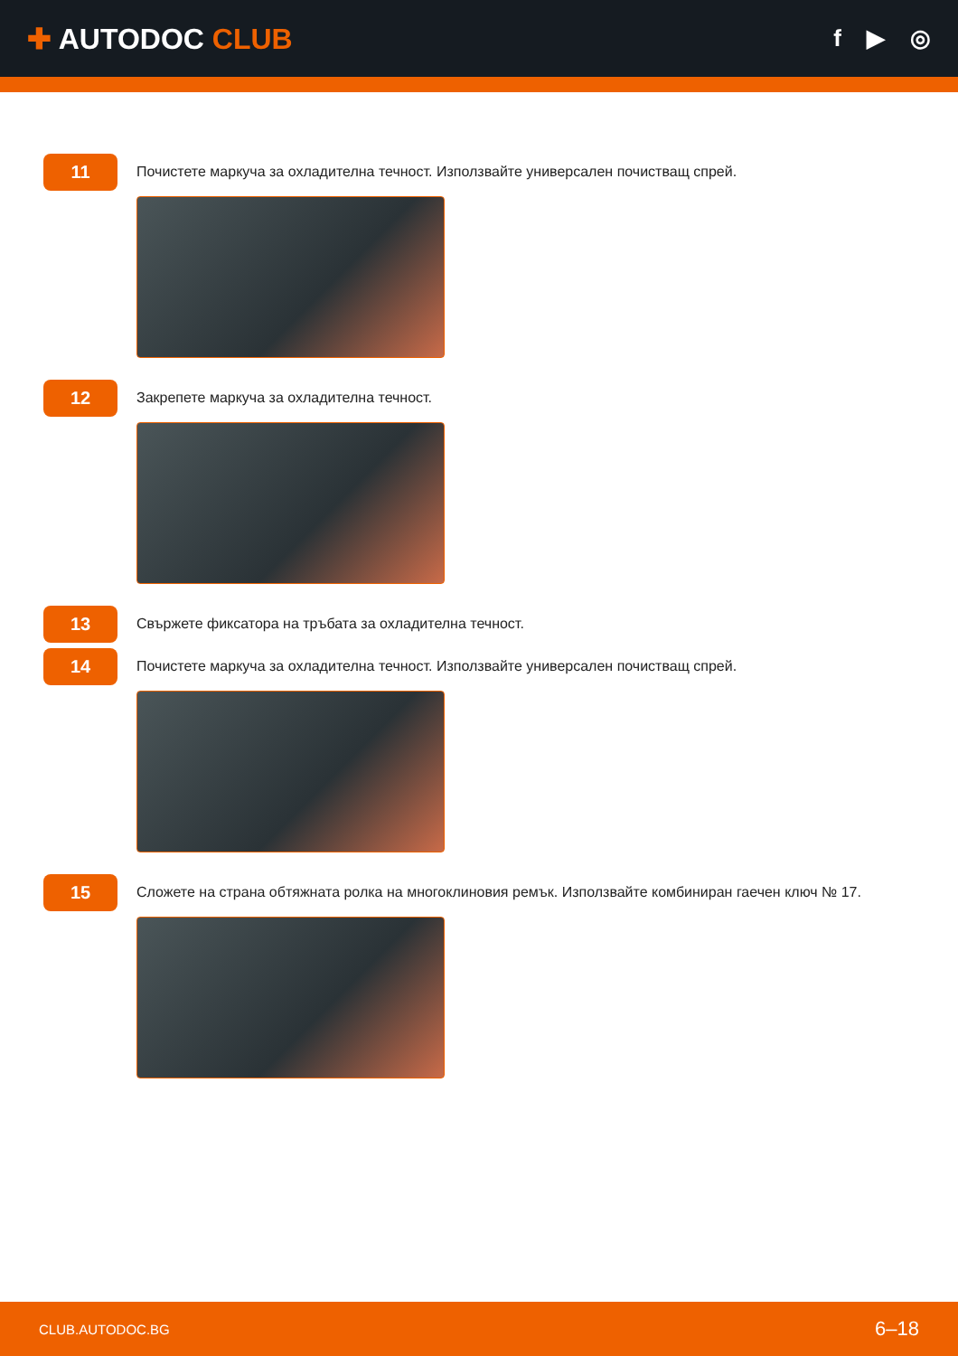✚ AUTODOC CLUB
f ▶ ◎
11
Почистете маркуча за охладителна течност. Използвайте универсален почистващ спрей.
12
Закрепете маркуча за охладителна течност.
13
Свържете фиксатора на тръбата за охладителна течност.
14
Почистете маркуча за охладителна течност. Използвайте универсален почистващ спрей.
15
Сложете на страна обтяжната ролка на многоклиновия ремък. Използвайте комбиниран гаечен ключ № 17.
CLUB.AUTODOC.BG 6–18